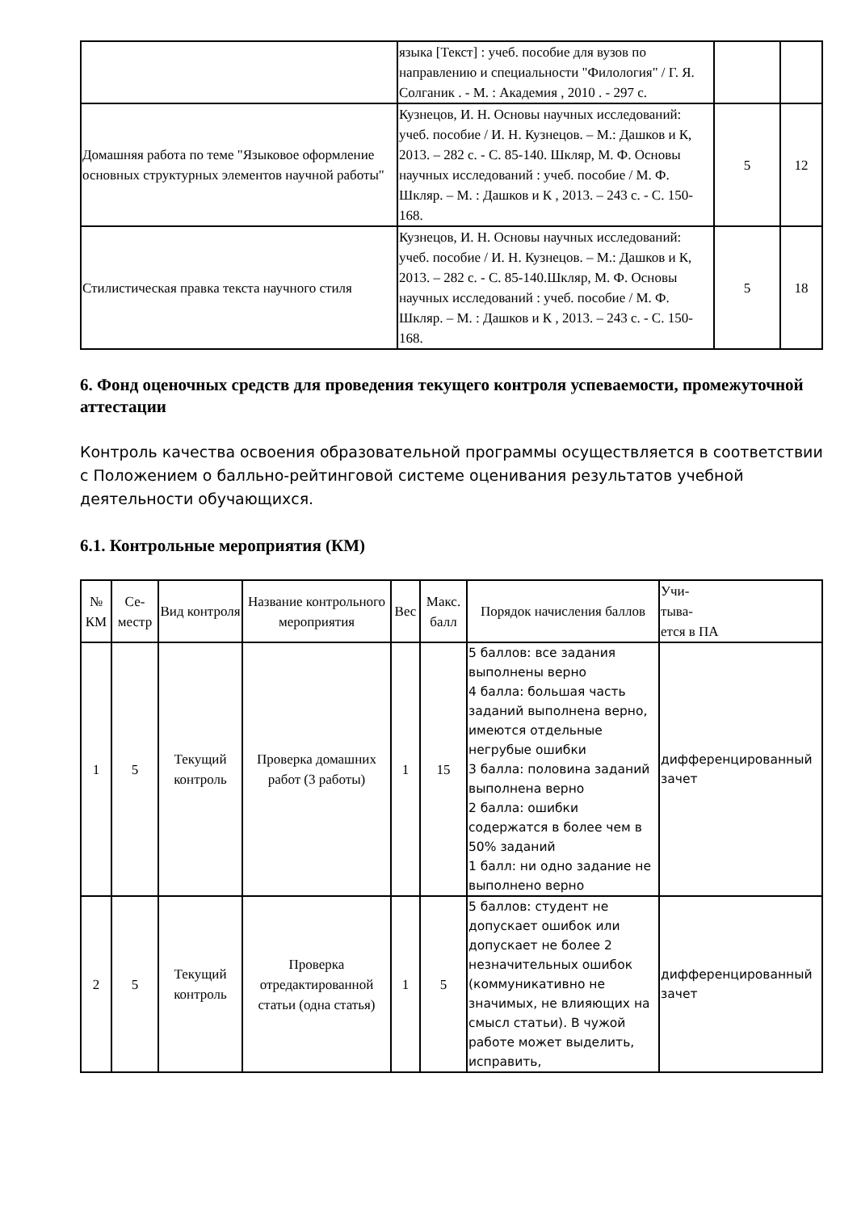| | языка [Текст] : учеб. пособие для вузов по направлению и специальности "Филология" / Г. Я. Солганик . - М. : Академия , 2010 . - 297 с. | | |
| Домашняя работа по теме "Языковое оформление основных структурных элементов научной работы" | Кузнецов, И. Н. Основы научных исследований: учеб. пособие / И. Н. Кузнецов. – М.: Дашков и К, 2013. – 282 с. - С. 85-140. Шкляр, М. Ф. Основы научных исследований : учеб. пособие / М. Ф. Шкляр. – М. : Дашков и К , 2013. – 243 с. - С. 150-168. | 5 | 12 |
| Стилистическая правка текста научного стиля | Кузнецов, И. Н. Основы научных исследований: учеб. пособие / И. Н. Кузнецов. – М.: Дашков и К, 2013. – 282 с. - С. 85-140.Шкляр, М. Ф. Основы научных исследований : учеб. пособие / М. Ф. Шкляр. – М. : Дашков и К , 2013. – 243 с. - С. 150-168. | 5 | 18 |
6. Фонд оценочных средств для проведения текущего контроля успеваемости, промежуточной аттестации
Контроль качества освоения образовательной программы осуществляется в соответствии с Положением о балльно-рейтинговой системе оценивания результатов учебной деятельности обучающихся.
6.1. Контрольные мероприятия (КМ)
| № КМ | Се-местр | Вид контроля | Название контрольного мероприятия | Вес | Макс. балл | Порядок начисления баллов | Учи- тыва- ется в ПА |
| --- | --- | --- | --- | --- | --- | --- | --- |
| 1 | 5 | Текущий контроль | Проверка домашних работ (3 работы) | 1 | 15 | 5 баллов: все задания выполнены верно 4 балла: большая часть заданий выполнена верно, имеются отдельные негрубые ошибки 3 балла: половина заданий выполнена верно 2 балла: ошибки содержатся в более чем в 50% заданий 1 балл: ни одно задание не выполнено верно | дифференцированный зачет |
| 2 | 5 | Текущий контроль | Проверка отредактированной статьи (одна статья) | 1 | 5 | 5 баллов: студент не допускает ошибок или допускает не более 2 незначительных ошибок (коммуникативно не значимых, не влияющих на смысл статьи). В чужой работе может выделить, исправить, | дифференцированный зачет |